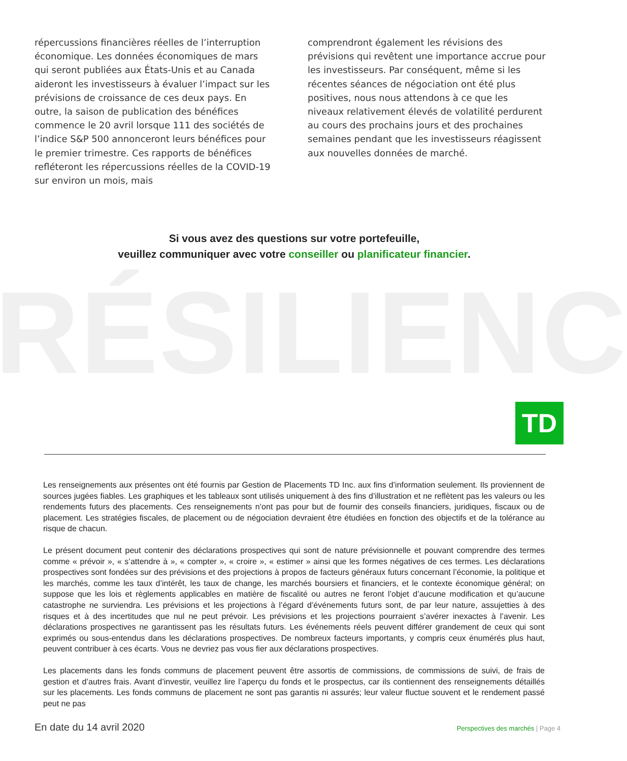répercussions financières réelles de l’interruption économique. Les données économiques de mars qui seront publiées aux États-Unis et au Canada aideront les investisseurs à évaluer l’impact sur les prévisions de croissance de ces deux pays. En outre, la saison de publication des bénéfices commence le 20 avril lorsque 111 des sociétés de l’indice S&P 500 annonceront leurs bénéfices pour le premier trimestre. Ces rapports de bénéfices refléteront les répercussions réelles de la COVID-19 sur environ un mois, mais
comprendront également les révisions des prévisions qui revêtent une importance accrue pour les investisseurs. Par conséquent, même si les récentes séances de négociation ont été plus positives, nous nous attendons à ce que les niveaux relativement élevés de volatilité perdurent au cours des prochains jours et des prochaines semaines pendant que les investisseurs réagissent aux nouvelles données de marché.
Si vous avez des questions sur votre portefeuille,
veuillez communiquer avec votre conseiller ou planificateur financier.
RÉSILIENC
TD
Les renseignements aux présentes ont été fournis par Gestion de Placements TD Inc. aux fins d’information seulement. Ils proviennent de sources jugées fiables. Les graphiques et les tableaux sont utilisés uniquement à des fins d’illustration et ne reflètent pas les valeurs ou les rendements futurs des placements. Ces renseignements n’ont pas pour but de fournir des conseils financiers, juridiques, fiscaux ou de placement. Les stratégies fiscales, de placement ou de négociation devraient être étudiées en fonction des objectifs et de la tolérance au risque de chacun.
Le présent document peut contenir des déclarations prospectives qui sont de nature prévisionnelle et pouvant comprendre des termes comme « prévoir », « s’attendre à », « compter », « croire », « estimer » ainsi que les formes négatives de ces termes. Les déclarations prospectives sont fondées sur des prévisions et des projections à propos de facteurs généraux futurs concernant l’économie, la politique et les marchés, comme les taux d’intérêt, les taux de change, les marchés boursiers et financiers, et le contexte économique général; on suppose que les lois et règlements applicables en matière de fiscalité ou autres ne feront l’objet d’aucune modification et qu’aucune catastrophe ne surviendra. Les prévisions et les projections à l’égard d’événements futurs sont, de par leur nature, assujetties à des risques et à des incertitudes que nul ne peut prévoir. Les prévisions et les projections pourraient s’avérer inexactes à l’avenir. Les déclarations prospectives ne garantissent pas les résultats futurs. Les événements réels peuvent différer grandement de ceux qui sont exprimés ou sous-entendus dans les déclarations prospectives. De nombreux facteurs importants, y compris ceux énumérés plus haut, peuvent contribuer à ces écarts. Vous ne devriez pas vous fier aux déclarations prospectives.
Les placements dans les fonds communs de placement peuvent être assortis de commissions, de commissions de suivi, de frais de gestion et d’autres frais. Avant d’investir, veuillez lire l’aperçu du fonds et le prospectus, car ils contiennent des renseignements détaillés sur les placements. Les fonds communs de placement ne sont pas garantis ni assurés; leur valeur fluctue souvent et le rendement passé peut ne pas
En date du 14 avril 2020 Perspectives des marchés | Page 4